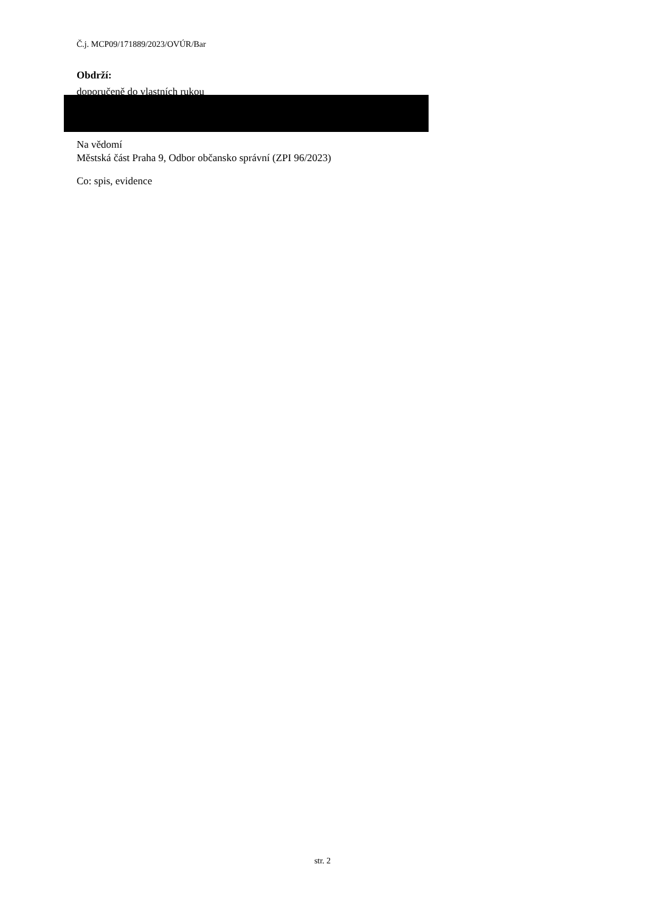Č.j. MCP09/171889/2023/OVÚR/Bar
Obdrží:
doporučeně do vlastních rukou
Na vědomí
Městská část Praha 9, Odbor občansko správní (ZPI 96/2023)
Co: spis, evidence
str. 2